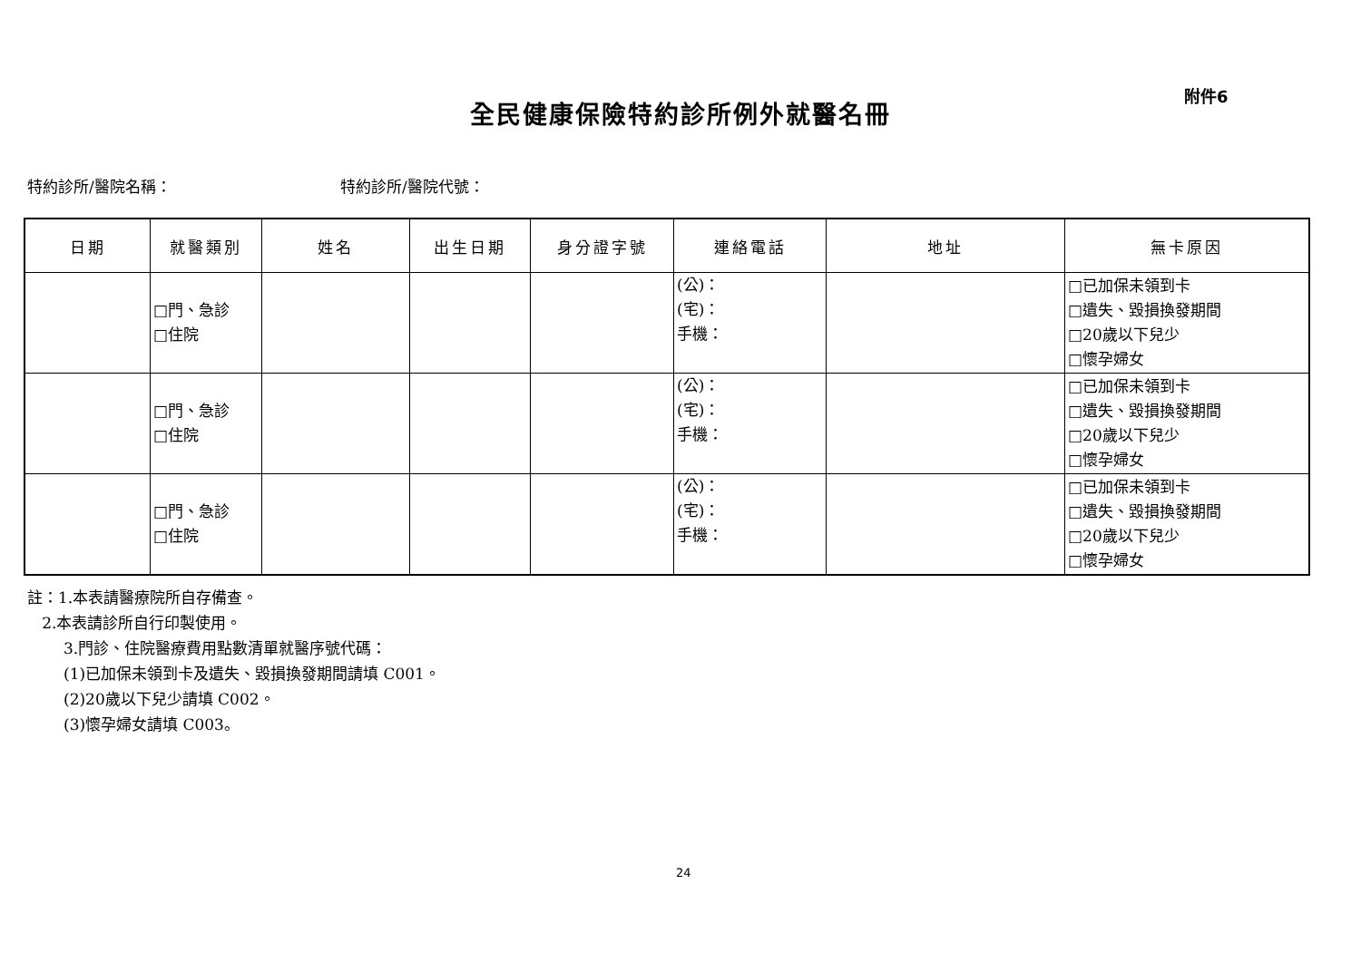附件6
全民健康保險特約診所例外就醫名冊
特約診所/醫院名稱： 特約診所/醫院代號：
| 日期 | 就醫類別 | 姓名 | 出生日期 | 身分證字號 | 連絡電話 | 地址 | 無卡原因 |
| --- | --- | --- | --- | --- | --- | --- | --- |
| | □門、急診 □住院 | | | | (公)： (宅)： 手機： | | □已加保未領到卡 □遺失、毀損換發期間 □20歲以下兒少 □懷孕婦女 |
| | □門、急診 □住院 | | | | (公)： (宅)： 手機： | | □已加保未領到卡 □遺失、毀損換發期間 □20歲以下兒少 □懷孕婦女 |
| | □門、急診 □住院 | | | | (公)： (宅)： 手機： | | □已加保未領到卡 □遺失、毀損換發期間 □20歲以下兒少 □懷孕婦女 |
註：1.本表請醫療院所自存備查。
2.本表請診所自行印製使用。
3.門診、住院醫療費用點數清單就醫序號代碼：
(1)已加保未領到卡及遺失、毀損換發期間請填 C001。
(2)20歲以下兒少請填 C002。
(3)懷孕婦女請填 C003。
24